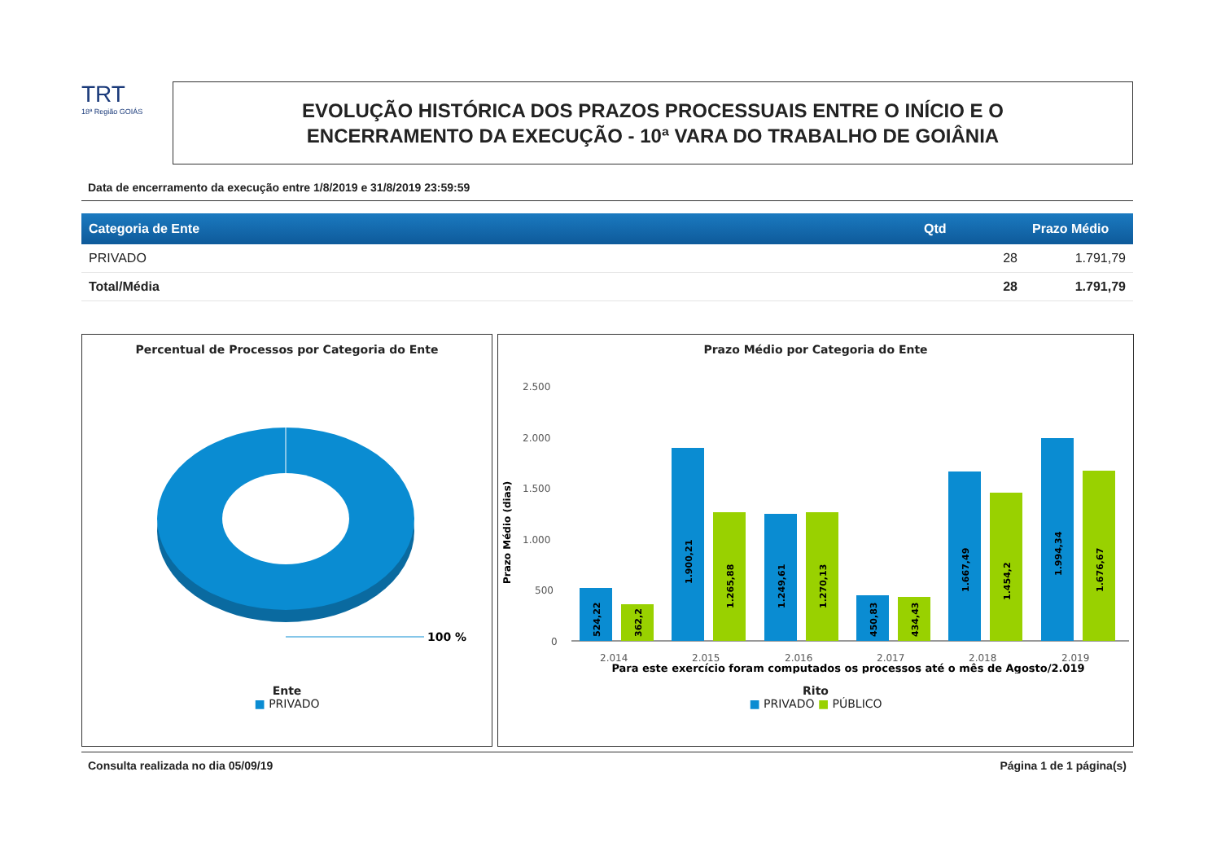TRT
18ª Região GOIÁS
EVOLUÇÃO HISTÓRICA DOS PRAZOS PROCESSUAIS ENTRE O INÍCIO E O
ENCERRAMENTO DA EXECUÇÃO - 10ª VARA DO TRABALHO DE GOIÂNIA
Data de encerramento da execução entre 1/8/2019 e 31/8/2019 23:59:59
| Categoria de Ente | Qtd | Prazo Médio |
| --- | --- | --- |
| PRIVADO | 28 | 1.791,79 |
| Total/Média | 28 | 1.791,79 |
Percentual de Processos por Categoria do Ente
100 %
Ente
■ PRIVADO
Prazo Médio por Categoria do Ente
Prazo Médio (dias)
2.500
2.000
1.500
1.000
500
0
2.014
2.015
2.016
2.017
2.018
2.019
524,22
362,2
1.900,21
1.265,88
1.249,61
1.270,13
450,83
434,43
1.667,49
1.454,2
1.994,34
1.676,67
Para este exercício foram computados os processos até o mês de Agosto/2.019
Rito
■ PRIVADO ■ PÚBLICO
Consulta realizada no dia 05/09/19 Página 1 de 1 página(s)